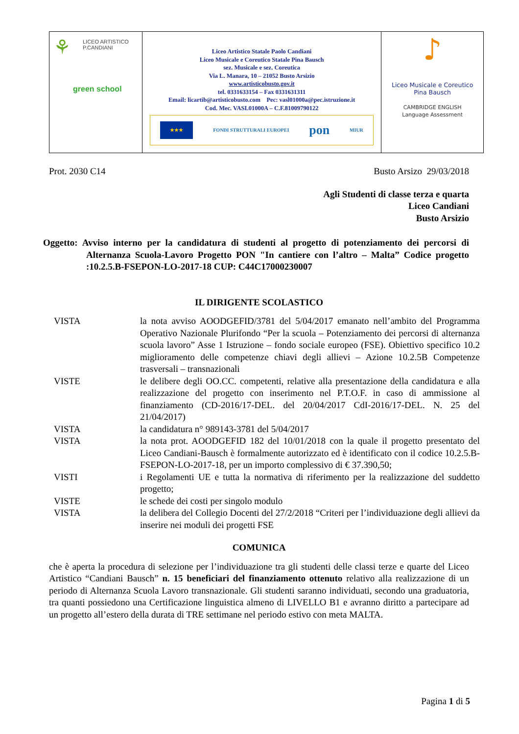| ⚘ LICEO ARTISTICO P.CANDIANI green school | Liceo Artistico Statale Paolo Candiani Liceo Musicale e Coreutico Statale Pina Bausch sez. Musicale e sez. Coreutica Via L. Manara, 10 – 21052 Busto Arsizio www.artisticobusto.gov.it tel. 0331633154 – Fax 0331631311 Email: licartib@artisticobusto.com Pec: vasl01000a@pec.istruzione.it Cod. Mec. VASL01000A – C.F.81009790122 ★★★ FONDI STRUTTURALI EUROPEI pon MIUR | ♪ Liceo Musicale e Coreutico Pina Bausch CAMBRIDGE ENGLISH Language Assessment |
Prot. 2030 C14 Busto Arsizo 29/03/2018
Agli Studenti di classe terza e quarta
Liceo Candiani
Busto Arsizio
Oggetto: Avviso interno per la candidatura di studenti al progetto di potenziamento dei percorsi di Alternanza Scuola-Lavoro Progetto PON "In cantiere con l’altro – Malta” Codice progetto :10.2.5.B-FSEPON-LO-2017-18 CUP: C44C17000230007
IL DIRIGENTE SCOLASTICO
| VISTA | la nota avviso AOODGEFID/3781 del 5/04/2017 emanato nell’ambito del Programma Operativo Nazionale Plurifondo “Per la scuola – Potenziamento dei percorsi di alternanza scuola lavoro” Asse 1 Istruzione – fondo sociale europeo (FSE). Obiettivo specifico 10.2 miglioramento delle competenze chiavi degli allievi – Azione 10.2.5B Competenze trasversali – transnazionali |
| VISTE | le delibere degli OO.CC. competenti, relative alla presentazione della candidatura e alla realizzazione del progetto con inserimento nel P.T.O.F. in caso di ammissione al finanziamento (CD-2016/17-DEL. del 20/04/2017 CdI-2016/17-DEL. N. 25 del 21/04/2017) |
| VISTA | la candidatura n° 989143-3781 del 5/04/2017 |
| VISTA | la nota prot. AOODGEFID 182 del 10/01/2018 con la quale il progetto presentato del Liceo Candiani-Bausch è formalmente autorizzato ed è identificato con il codice 10.2.5.B-FSEPON-LO-2017-18, per un importo complessivo di € 37.390,50; |
| VISTI | i Regolamenti UE e tutta la normativa di riferimento per la realizzazione del suddetto progetto; |
| VISTE | le schede dei costi per singolo modulo |
| VISTA | la delibera del Collegio Docenti del 27/2/2018 “Criteri per l’individuazione degli allievi da inserire nei moduli dei progetti FSE |
COMUNICA
che è aperta la procedura di selezione per l’individuazione tra gli studenti delle classi terze e quarte del Liceo Artistico “Candiani Bausch” n. 15 beneficiari del finanziamento ottenuto relativo alla realizzazione di un periodo di Alternanza Scuola Lavoro transnazionale. Gli studenti saranno individuati, secondo una graduatoria, tra quanti possiedono una Certificazione linguistica almeno di LIVELLO B1 e avranno diritto a partecipare ad un progetto all’estero della durata di TRE settimane nel periodo estivo con meta MALTA.
Pagina 1 di 5